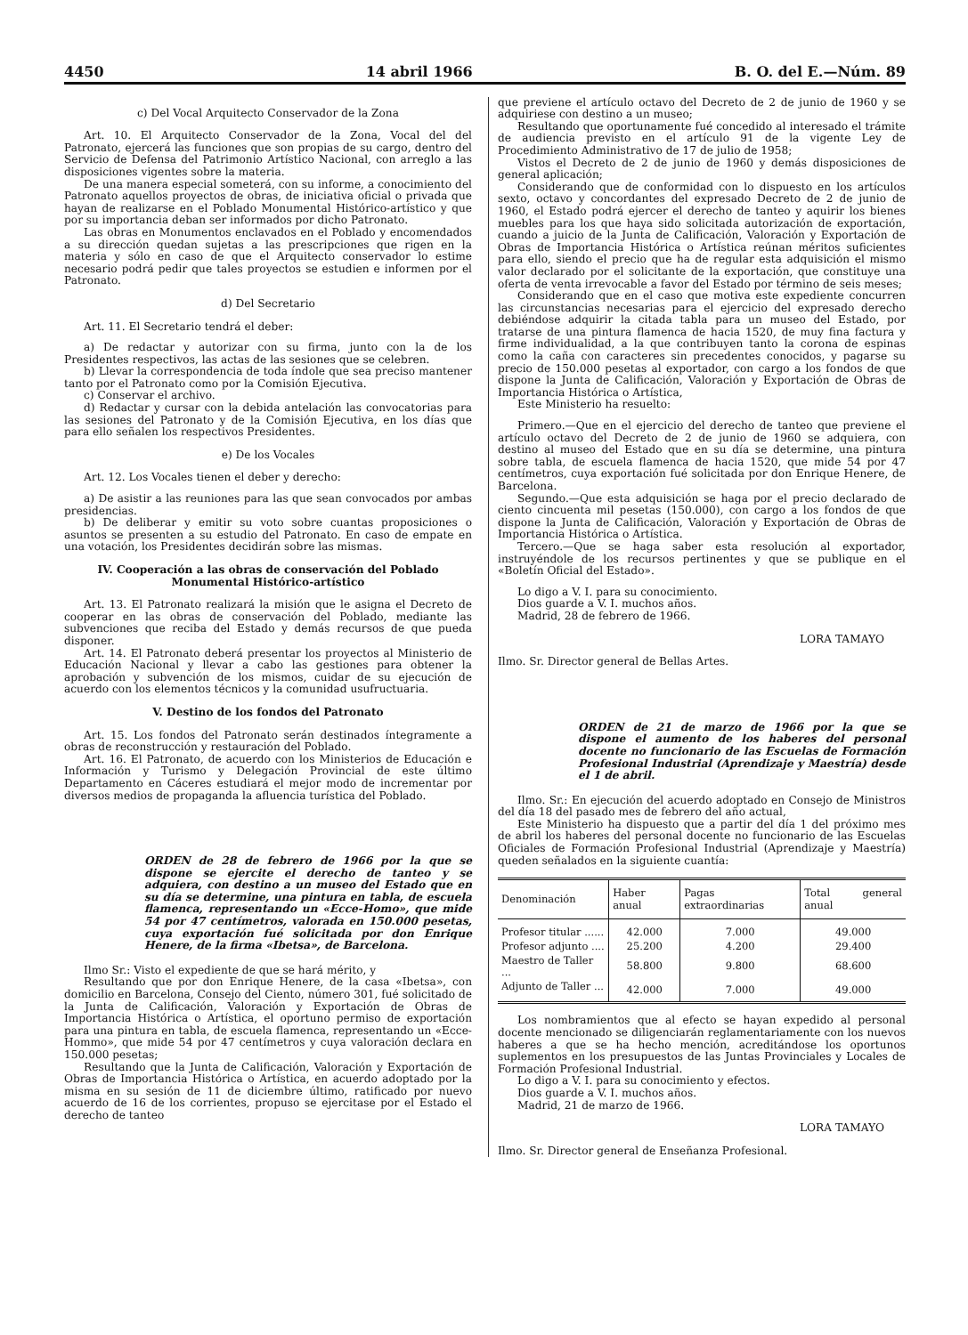4450 14 abril 1966 B. O. del E.—Núm. 89
c) Del Vocal Arquitecto Conservador de la Zona
Art. 10. El Arquitecto Conservador de la Zona, Vocal del del Patronato, ejercerá las funciones que son propias de su cargo, dentro del Servicio de Defensa del Patrimonio Artístico Nacional, con arreglo a las disposiciones vigentes sobre la materia.
De una manera especial someterá, con su informe, a conocimiento del Patronato aquellos proyectos de obras, de iniciativa oficial o privada que hayan de realizarse en el Poblado Monumental Histórico-artístico y que por su importancia deban ser informados por dicho Patronato.
Las obras en Monumentos enclavados en el Poblado y encomendados a su dirección quedan sujetas a las prescripciones que rigen en la materia y sólo en caso de que el Arquitecto conservador lo estime necesario podrá pedir que tales proyectos se estudien e informen por el Patronato.
d) Del Secretario
Art. 11. El Secretario tendrá el deber:
a) De redactar y autorizar con su firma, junto con la de los Presidentes respectivos, las actas de las sesiones que se celebren.
b) Llevar la correspondencia de toda índole que sea preciso mantener tanto por el Patronato como por la Comisión Ejecutiva.
c) Conservar el archivo.
d) Redactar y cursar con la debida antelación las convocatorias para las sesiones del Patronato y de la Comisión Ejecutiva, en los días que para ello señalen los respectivos Presidentes.
e) De los Vocales
Art. 12. Los Vocales tienen el deber y derecho:
a) De asistir a las reuniones para las que sean convocados por ambas presidencias.
b) De deliberar y emitir su voto sobre cuantas proposiciones o asuntos se presenten a su estudio del Patronato. En caso de empate en una votación, los Presidentes decidirán sobre las mismas.
IV. Cooperación a las obras de conservación del Poblado Monumental Histórico-artístico
Art. 13. El Patronato realizará la misión que le asigna el Decreto de cooperar en las obras de conservación del Poblado, mediante las subvenciones que reciba del Estado y demás recursos de que pueda disponer.
Art. 14. El Patronato deberá presentar los proyectos al Ministerio de Educación Nacional y llevar a cabo las gestiones para obtener la aprobación y subvención de los mismos, cuidar de su ejecución de acuerdo con los elementos técnicos y la comunidad usufructuaria.
V. Destino de los fondos del Patronato
Art. 15. Los fondos del Patronato serán destinados íntegramente a obras de reconstrucción y restauración del Poblado.
Art. 16. El Patronato, de acuerdo con los Ministerios de Educación e Información y Turismo y Delegación Provincial de este último Departamento en Cáceres estudiará el mejor modo de incrementar por diversos medios de propaganda la afluencia turística del Poblado.
ORDEN de 28 de febrero de 1966 por la que se dispone se ejercite el derecho de tanteo y se adquiera, con destino a un museo del Estado que en su día se determine, una pintura en tabla, de escuela flamenca, representando un «Ecce-Homo», que mide 54 por 47 centímetros, valorada en 150.000 pesetas, cuya exportación fué solicitada por don Enrique Henere, de la firma «Ibetsa», de Barcelona.
Ilmo Sr.: Visto el expediente de que se hará mérito, y
Resultando que por don Enrique Henere, de la casa «Ibetsa», con domicilio en Barcelona, Consejo del Ciento, número 301, fué solicitado de la Junta de Calificación, Valoración y Exportación de Obras de Importancia Histórica o Artística, el oportuno permiso de exportación para una pintura en tabla, de escuela flamenca, representando un «Ecce-Hommo», que mide 54 por 47 centímetros y cuya valoración declara en 150.000 pesetas;
Resultando que la Junta de Calificación, Valoración y Exportación de Obras de Importancia Histórica o Artística, en acuerdo adoptado por la misma en su sesión de 11 de diciembre último, ratificado por nuevo acuerdo de 16 de los corrientes, propuso se ejercitase por el Estado el derecho de tanteo
que previene el artículo octavo del Decreto de 2 de junio de 1960 y se adquiriese con destino a un museo;
Resultando que oportunamente fué concedido al interesado el trámite de audiencia previsto en el artículo 91 de la vigente Ley de Procedimiento Administrativo de 17 de julio de 1958;
Vistos el Decreto de 2 de junio de 1960 y demás disposiciones de general aplicación;
Considerando que de conformidad con lo dispuesto en los artículos sexto, octavo y concordantes del expresado Decreto de 2 de junio de 1960, el Estado podrá ejercer el derecho de tanteo y aquirir los bienes muebles para los que haya sido solicitada autorización de exportación, cuando a juicio de la Junta de Calificación, Valoración y Exportación de Obras de Importancia Histórica o Artística reúnan méritos suficientes para ello, siendo el precio que ha de regular esta adquisición el mismo valor declarado por el solicitante de la exportación, que constituye una oferta de venta irrevocable a favor del Estado por término de seis meses;
Considerando que en el caso que motiva este expediente concurren las circunstancias necesarias para el ejercicio del expresado derecho debiéndose adquirir la citada tabla para un museo del Estado, por tratarse de una pintura flamenca de hacia 1520, de muy fina factura y firme individualidad, a la que contribuyen tanto la corona de espinas como la caña con caracteres sin precedentes conocidos, y pagarse su precio de 150.000 pesetas al exportador, con cargo a los fondos de que dispone la Junta de Calificación, Valoración y Exportación de Obras de Importancia Histórica o Artística,
Este Ministerio ha resuelto:
Primero.—Que en el ejercicio del derecho de tanteo que previene el artículo octavo del Decreto de 2 de junio de 1960 se adquiera, con destino al museo del Estado que en su día se determine, una pintura sobre tabla, de escuela flamenca de hacia 1520, que mide 54 por 47 centímetros, cuya exportación fué solicitada por don Enrique Henere, de Barcelona.
Segundo.—Que esta adquisición se haga por el precio declarado de ciento cincuenta mil pesetas (150.000), con cargo a los fondos de que dispone la Junta de Calificación, Valoración y Exportación de Obras de Importancia Histórica o Artística.
Tercero.—Que se haga saber esta resolución al exportador, instruyéndole de los recursos pertinentes y que se publique en el «Boletín Oficial del Estado».
Lo digo a V. I. para su conocimiento.
Dios guarde a V. I. muchos años.
Madrid, 28 de febrero de 1966.
LORA TAMAYO
Ilmo. Sr. Director general de Bellas Artes.
ORDEN de 21 de marzo de 1966 por la que se dispone el aumento de los haberes del personal docente no funcionario de las Escuelas de Formación Profesional Industrial (Aprendizaje y Maestría) desde el 1 de abril.
Ilmo. Sr.: En ejecución del acuerdo adoptado en Consejo de Ministros del día 18 del pasado mes de febrero del año actual,
Este Ministerio ha dispuesto que a partir del día 1 del próximo mes de abril los haberes del personal docente no funcionario de las Escuelas Oficiales de Formación Profesional Industrial (Aprendizaje y Maestría) queden señalados en la siguiente cuantía:
| Denominación | Haber anual | Pagas extraordinarias | Total general anual |
| --- | --- | --- | --- |
| Profesor titular ...... | 42.000 | 7.000 | 49.000 |
| Profesor adjunto .... | 25.200 | 4.200 | 29.400 |
| Maestro de Taller ... | 58.800 | 9.800 | 68.600 |
| Adjunto de Taller ... | 42.000 | 7.000 | 49.000 |
Los nombramientos que al efecto se hayan expedido al personal docente mencionado se diligenciarán reglamentariamente con los nuevos haberes a que se ha hecho mención, acreditándose los oportunos suplementos en los presupuestos de las Juntas Provinciales y Locales de Formación Profesional Industrial.
Lo digo a V. I. para su conocimiento y efectos.
Dios guarde a V. I. muchos años.
Madrid, 21 de marzo de 1966.
LORA TAMAYO
Ilmo. Sr. Director general de Enseñanza Profesional.